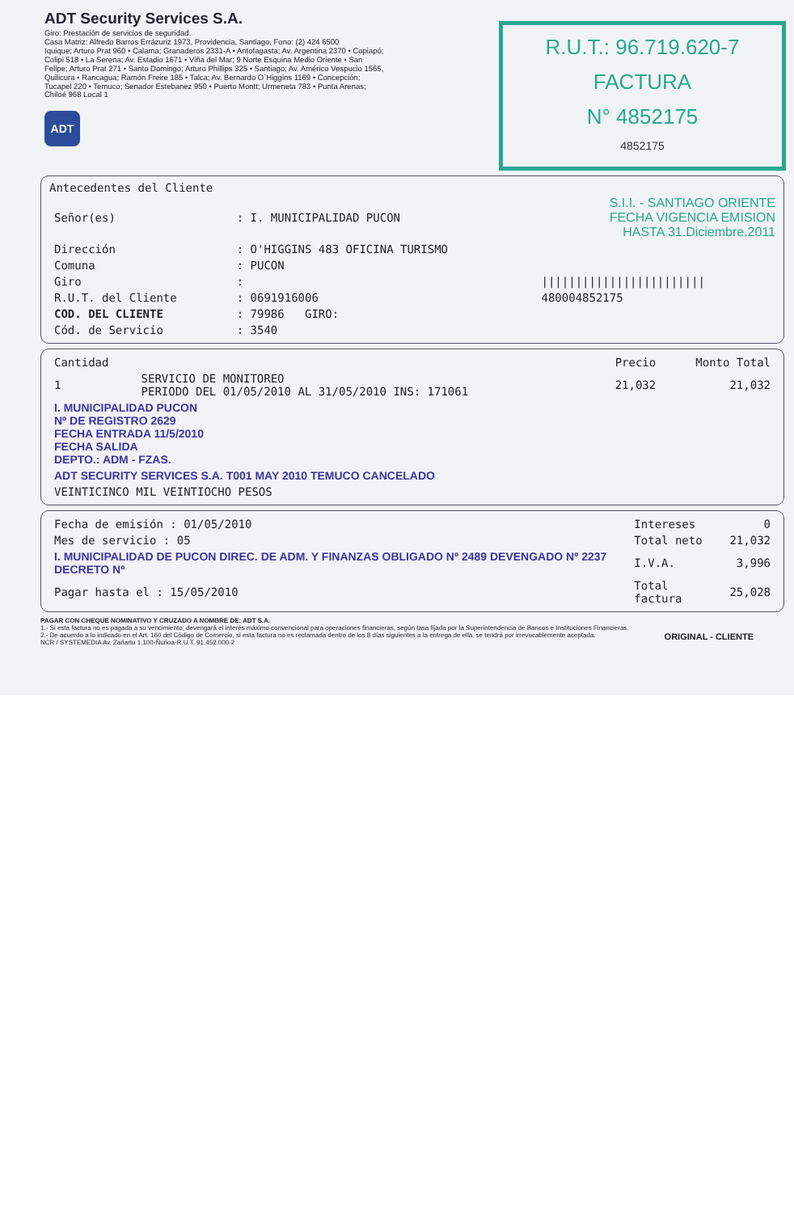ADT Security Services S.A.
Giro: Prestación de servicios de seguridad.
Casa Matriz: Alfredo Barros Errázuriz 1973, Providencia, Santiago, Fono: (2) 424 6500
Iquique; Arturo Prat 960 • Calama; Granaderos 2331-A • Antofagasta; Av. Argentina 2370 • Copiapó; Colipi 518 • La Serena; Av. Estadio 1671 • Viña del Mar; 9 Norte Esquina Medio Oriente • San Felipe; Arturo Prat 271 • Santo Domingo; Arturo Phillips 325 • Santiago; Av. Américo Vespucio 1565, Quilicura • Rancagua; Ramón Freire 185 • Talca; Av. Bernardo O`Higgins 1169 • Concepción; Tucapel 220 • Temuco; Senador Estebanez 950 • Puerto Montt; Urmeneta 783 • Punta Arenas; Chiloé 968 Local 1
ADT
R.U.T.: 96.719.620-7
FACTURA
N° 4852175
4852175
Antecedentes del Cliente
| Señor(es) | : I. MUNICIPALIDAD PUCON | S.I.I. - SANTIAGO ORIENTE FECHA VIGENCIA EMISION HASTA 31.Diciembre.2011 |
| Dirección | : O'HIGGINS 483 OFICINA TURISMO | |
| Comuna | : PUCON | |
| Giro | : | //////////////////////// |
| R.U.T. del Cliente | : 0691916006 | 480004852175 |
| COD. DEL CLIENTE | : 79986 GIRO: | |
| Cód. de Servicio | : 3540 | |
| Cantidad | | Precio | Monto Total |
| --- | --- | --- | --- |
| 1 | SERVICIO DE MONITOREO PERIODO DEL 01/05/2010 AL 31/05/2010 INS: 171061 | 21,032 | 21,032 |
| I. MUNICIPALIDAD PUCON Nº DE REGISTRO 2629 FECHA ENTRADA 11/5/2010 FECHA SALIDA DEPTO.: ADM - FZAS. | | | |
| ADT SECURITY SERVICES S.A. T001 MAY 2010 TEMUCO CANCELADO | | | |
| VEINTICINCO MIL VEINTIOCHO PESOS | | | |
| Fecha de emisión : 01/05/2010 | Intereses | 0 |
| Mes de servicio : 05 | Total neto | 21,032 |
| I. MUNICIPALIDAD DE PUCON DIREC. DE ADM. Y FINANZAS OBLIGADO Nº 2489 DEVENGADO Nº 2237 DECRETO Nº | I.V.A. | 3,996 |
| Pagar hasta el : 15/05/2010 | Total factura | 25,028 |
PAGAR CON CHEQUE NOMINATIVO Y CRUZADO A NOMBRE DE: ADT S.A.
1.- Si esta factura no es pagada a su vencimiento, devengará el interés máximo convencional para operaciones financieras, según tasa fijada por la Superintendencia de Bancos e Instituciones Financieras.
2.- De acuerdo a lo indicado en el Art. 160 del Código de Comercio, si esta factura no es reclamada dentro de los 8 días siguientes a la entrega de ella, se tendrá por irrevocablemente aceptada. ORIGINAL - CLIENTE
NCR / SYSTEMEDIA Av. Zañartu 1.100-Ñuñoa-R.U.T. 91.452.000-2